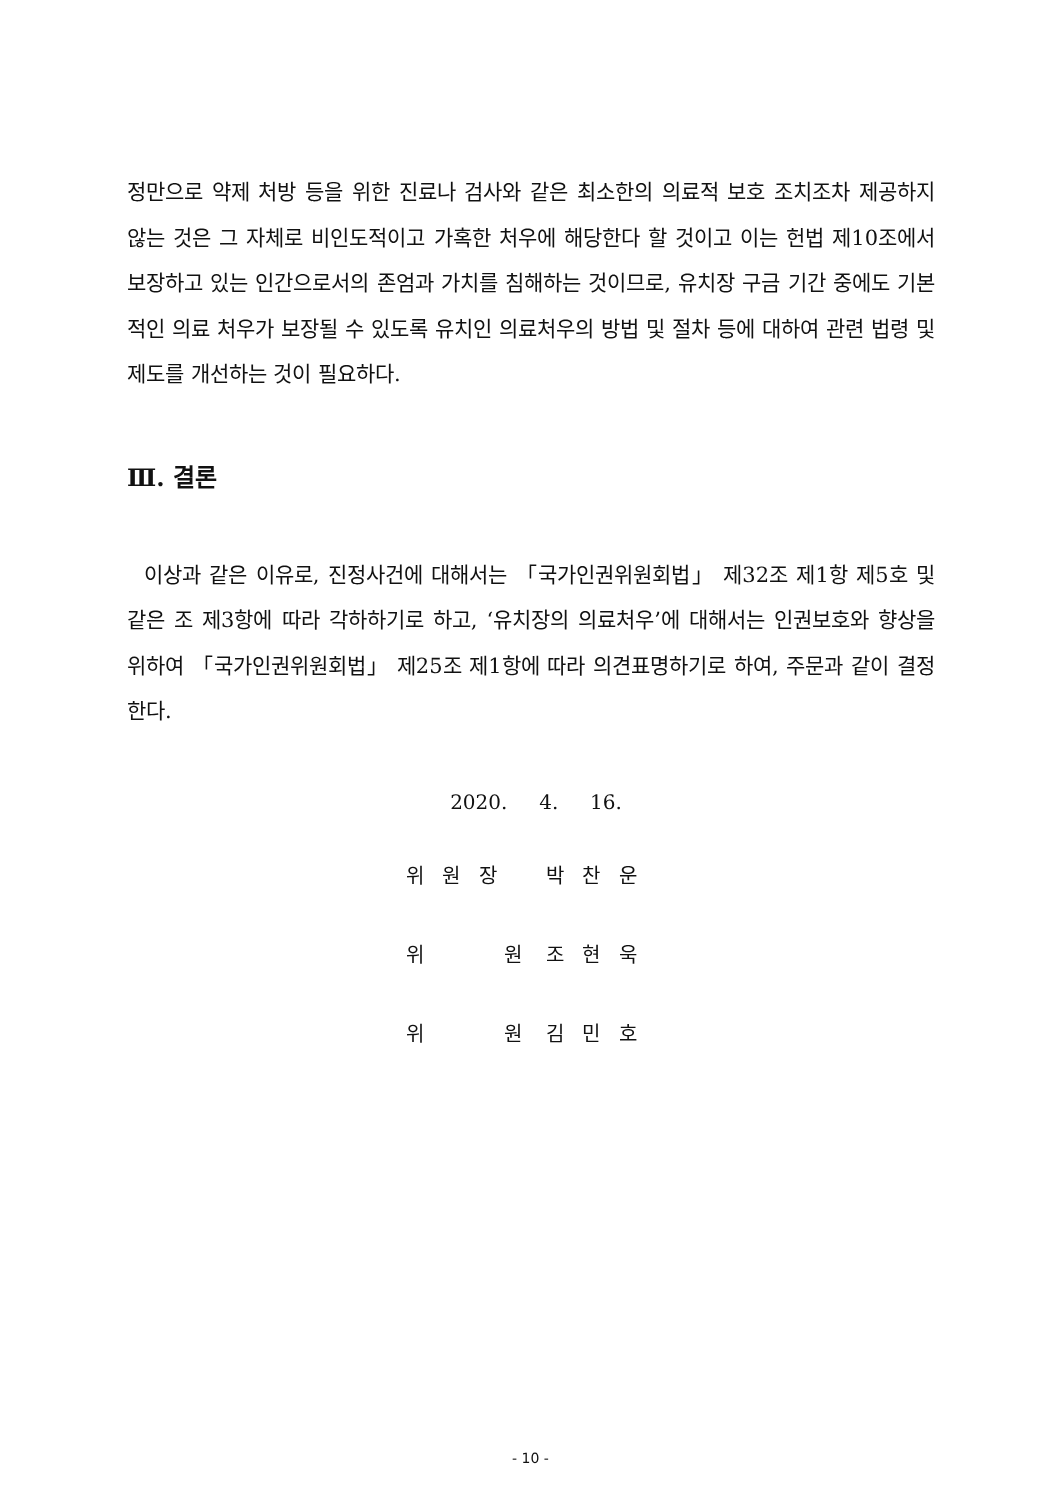정만으로 약제 처방 등을 위한 진료나 검사와 같은 최소한의 의료적 보호 조치조차 제공하지 않는 것은 그 자체로 비인도적이고 가혹한 처우에 해당한다 할 것이고 이는 헌법 제10조에서 보장하고 있는 인간으로서의 존엄과 가치를 침해하는 것이므로, 유치장 구금 기간 중에도 기본적인 의료 처우가 보장될 수 있도록 유치인 의료처우의 방법 및 절차 등에 대하여 관련 법령 및 제도를 개선하는 것이 필요하다.
Ⅲ. 결론
이상과 같은 이유로, 진정사건에 대해서는 「국가인권위원회법」 제32조 제1항 제5호 및 같은 조 제3항에 따라 각하하기로 하고, ‘유치장의 의료처우’에 대해서는 인권보호와 향상을 위하여 「국가인권위원회법」 제25조 제1항에 따라 의견표명하기로 하여, 주문과 같이 결정한다.
2020. 4. 16.
위 원 장 박 찬 운
위 원 조 현 욱
위 원 김 민 호
- 10 -